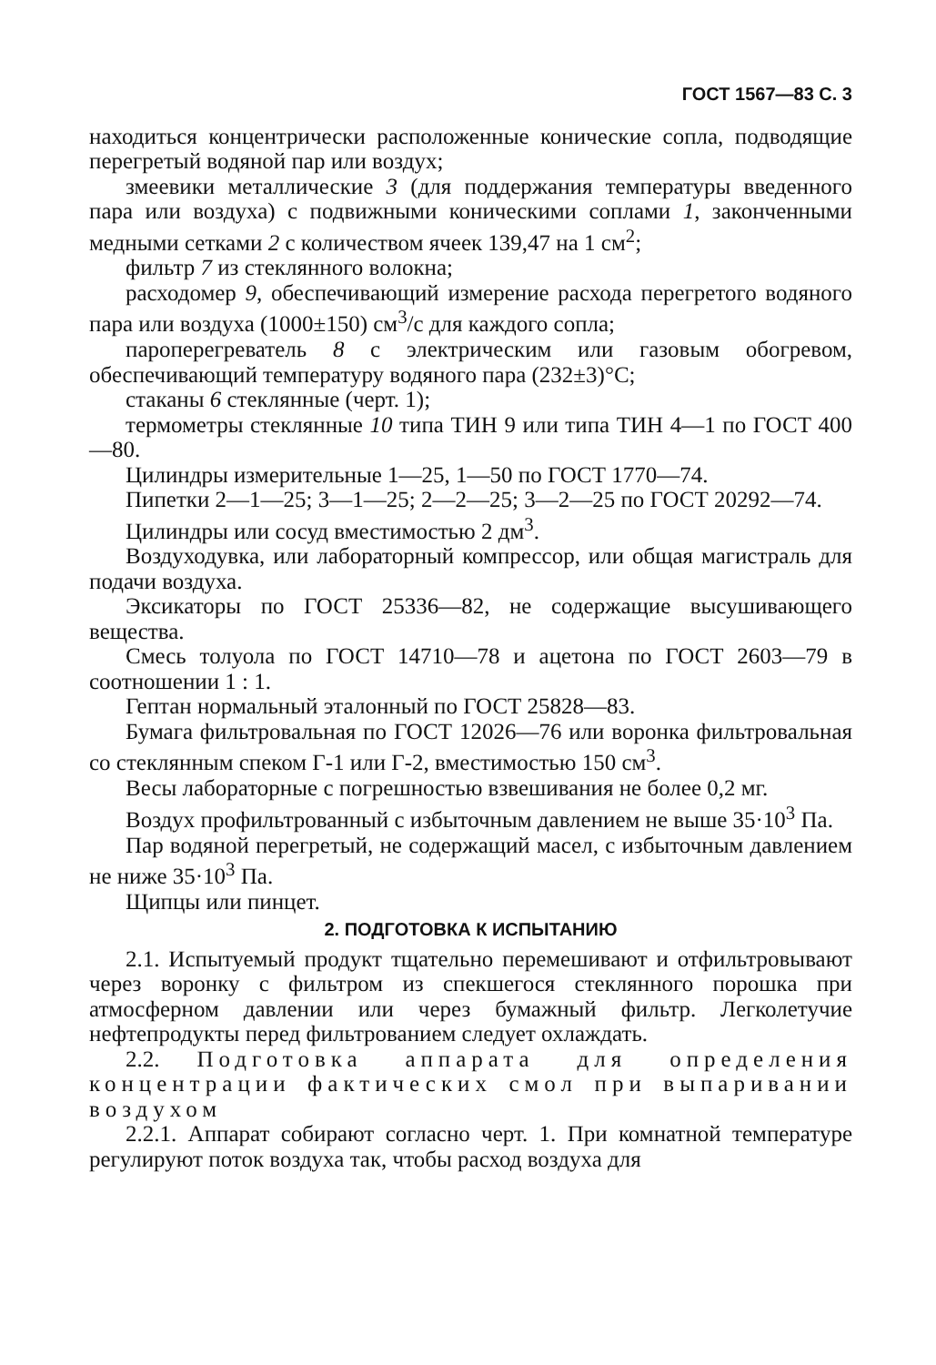ГОСТ 1567—83 С. 3
находиться концентрически расположенные конические сопла, подводящие перегретый водяной пар или воздух;
змеевики металлические 3 (для поддержания температуры введенного пара или воздуха) с подвижными коническими соплами 1, законченными медными сетками 2 с количеством ячеек 139,47 на 1 см<sup>2</sup>;
фильтр 7 из стеклянного волокна;
расходомер 9, обеспечивающий измерение расхода перегретого водяного пара или воздуха (1000±150) см<sup>3</sup>/с для каждого сопла;
пароперегреватель 8 с электрическим или газовым обогревом, обеспечивающий температуру водяного пара (232±3)°С;
стаканы 6 стеклянные (черт. 1);
термометры стеклянные 10 типа ТИН 9 или типа ТИН 4—1 по ГОСТ 400—80.
Цилиндры измерительные 1—25, 1—50 по ГОСТ 1770—74.
Пипетки 2—1—25; 3—1—25; 2—2—25; 3—2—25 по ГОСТ 20292—74.
Цилиндры или сосуд вместимостью 2 дм<sup>3</sup>.
Воздуходувка, или лабораторный компрессор, или общая магистраль для подачи воздуха.
Эксикаторы по ГОСТ 25336—82, не содержащие высушивающего вещества.
Смесь толуола по ГОСТ 14710—78 и ацетона по ГОСТ 2603—79 в соотношении 1 : 1.
Гептан нормальный эталонный по ГОСТ 25828—83.
Бумага фильтровальная по ГОСТ 12026—76 или воронка фильтровальная со стеклянным спеком Г-1 или Г-2, вместимостью 150 см<sup>3</sup>.
Весы лабораторные с погрешностью взвешивания не более 0,2 мг.
Воздух профильтрованный с избыточным давлением не выше 35·10<sup>3</sup> Па.
Пар водяной перегретый, не содержащий масел, с избыточным давлением не ниже 35·10<sup>3</sup> Па.
Щипцы или пинцет.
2. ПОДГОТОВКА К ИСПЫТАНИЮ
2.1. Испытуемый продукт тщательно перемешивают и отфильтровывают через воронку с фильтром из спекшегося стеклянного порошка при атмосферном давлении или через бумажный фильтр. Легколетучие нефтепродукты перед фильтрованием следует охлаждать.
2.2. Подготовка аппарата для определения концентрации фактических смол при выпаривании воздухом
2.2.1. Аппарат собирают согласно черт. 1. При комнатной температуре регулируют поток воздуха так, чтобы расход воздуха для